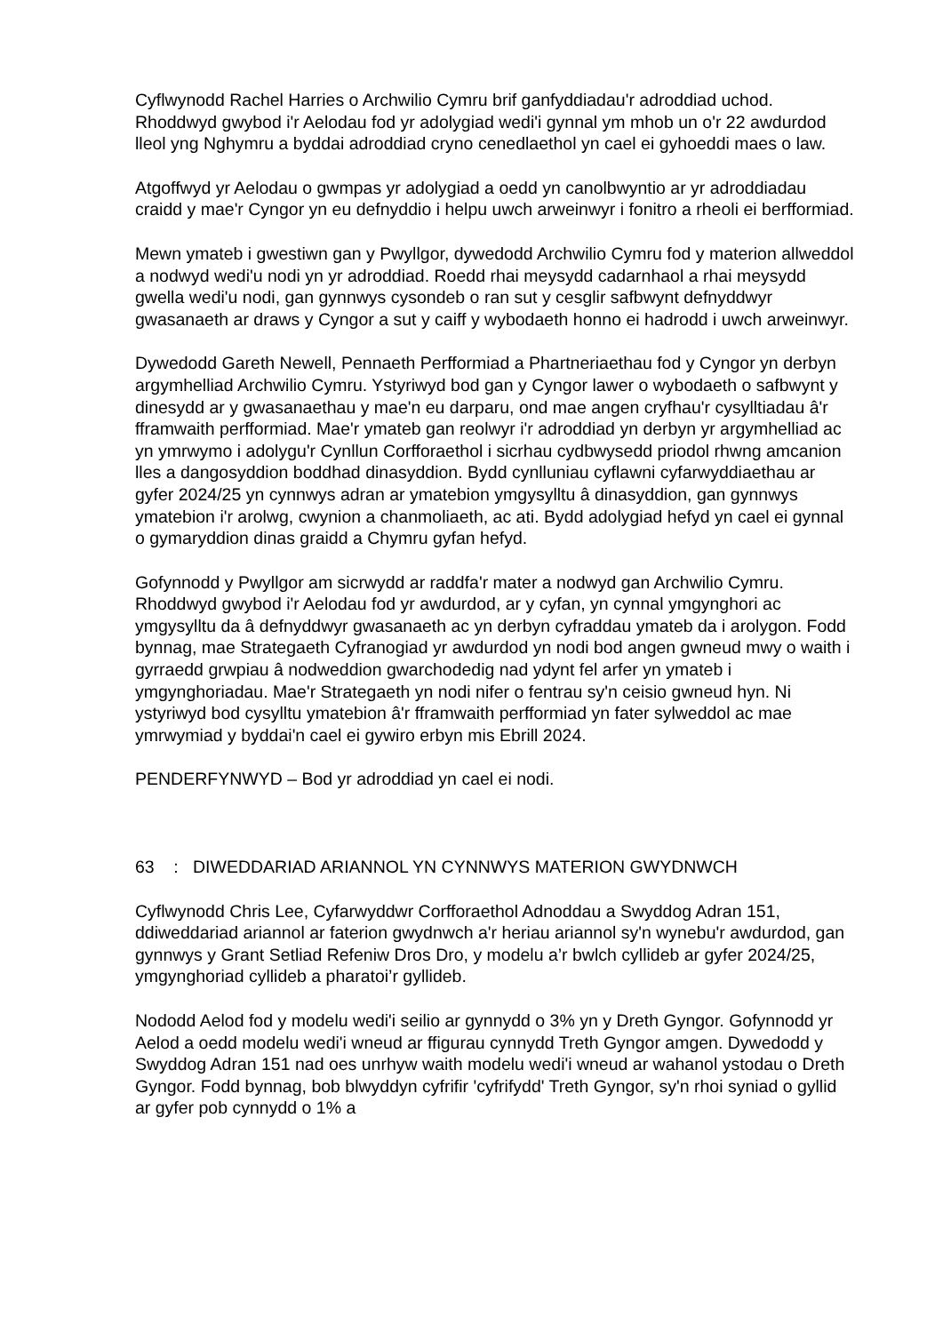Cyflwynodd Rachel Harries o Archwilio Cymru brif ganfyddiadau'r adroddiad uchod. Rhoddwyd gwybod i'r Aelodau fod yr adolygiad wedi'i gynnal ym mhob un o'r 22 awdurdod lleol yng Nghymru a byddai adroddiad cryno cenedlaethol yn cael ei gyhoeddi maes o law.
Atgoffwyd yr Aelodau o gwmpas yr adolygiad a oedd yn canolbwyntio ar yr adroddiadau craidd y mae'r Cyngor yn eu defnyddio i helpu uwch arweinwyr i fonitro a rheoli ei berfformiad.
Mewn ymateb i gwestiwn gan y Pwyllgor, dywedodd Archwilio Cymru fod y materion allweddol a nodwyd wedi'u nodi yn yr adroddiad. Roedd rhai meysydd cadarnhaol a rhai meysydd gwella wedi'u nodi, gan gynnwys cysondeb o ran sut y cesglir safbwynt defnyddwyr gwasanaeth ar draws y Cyngor a sut y caiff y wybodaeth honno ei hadrodd i uwch arweinwyr.
Dywedodd Gareth Newell, Pennaeth Perfformiad a Phartneriaethau fod y Cyngor yn derbyn argymhelliad Archwilio Cymru. Ystyriwyd bod gan y Cyngor lawer o wybodaeth o safbwynt y dinesydd ar y gwasanaethau y mae'n eu darparu, ond mae angen cryfhau'r cysylltiadau â'r fframwaith perfformiad. Mae'r ymateb gan reolwyr i'r adroddiad yn derbyn yr argymhelliad ac yn ymrwymo i adolygu'r Cynllun Corfforaethol i sicrhau cydbwysedd priodol rhwng amcanion lles a dangosyddion boddhad dinasyddion. Bydd cynlluniau cyflawni cyfarwyddiaethau ar gyfer 2024/25 yn cynnwys adran ar ymatebion ymgysylltu â dinasyddion, gan gynnwys ymatebion i'r arolwg, cwynion a chanmoliaeth, ac ati. Bydd adolygiad hefyd yn cael ei gynnal o gymaryddion dinas graidd a Chymru gyfan hefyd.
Gofynnodd y Pwyllgor am sicrwydd ar raddfa'r mater a nodwyd gan Archwilio Cymru. Rhoddwyd gwybod i'r Aelodau fod yr awdurdod, ar y cyfan, yn cynnal ymgynghori ac ymgysylltu da â defnyddwyr gwasanaeth ac yn derbyn cyfraddau ymateb da i arolygon. Fodd bynnag, mae Strategaeth Cyfranogiad yr awdurdod yn nodi bod angen gwneud mwy o waith i gyrraedd grwpiau â nodweddion gwarchodedig nad ydynt fel arfer yn ymateb i ymgynghoriadau. Mae'r Strategaeth yn nodi nifer o fentrau sy'n ceisio gwneud hyn. Ni ystyriwyd bod cysylltu ymatebion â'r fframwaith perfformiad yn fater sylweddol ac mae ymrwymiad y byddai'n cael ei gywiro erbyn mis Ebrill 2024.
PENDERFYNWYD – Bod yr adroddiad yn cael ei nodi.
63 : DIWEDDARIAD ARIANNOL YN CYNNWYS MATERION GWYDNWCH
Cyflwynodd Chris Lee, Cyfarwyddwr Corfforaethol Adnoddau a Swyddog Adran 151, ddiweddariad ariannol ar faterion gwydnwch a'r heriau ariannol sy'n wynebu'r awdurdod, gan gynnwys y Grant Setliad Refeniw Dros Dro, y modelu a’r bwlch cyllideb ar gyfer 2024/25, ymgynghoriad cyllideb a pharatoi’r gyllideb.
Nododd Aelod fod y modelu wedi'i seilio ar gynnydd o 3% yn y Dreth Gyngor. Gofynnodd yr Aelod a oedd modelu wedi'i wneud ar ffigurau cynnydd Treth Gyngor amgen. Dywedodd y Swyddog Adran 151 nad oes unrhyw waith modelu wedi'i wneud ar wahanol ystodau o Dreth Gyngor. Fodd bynnag, bob blwyddyn cyfrifir 'cyfrifydd' Treth Gyngor, sy'n rhoi syniad o gyllid ar gyfer pob cynnydd o 1% a